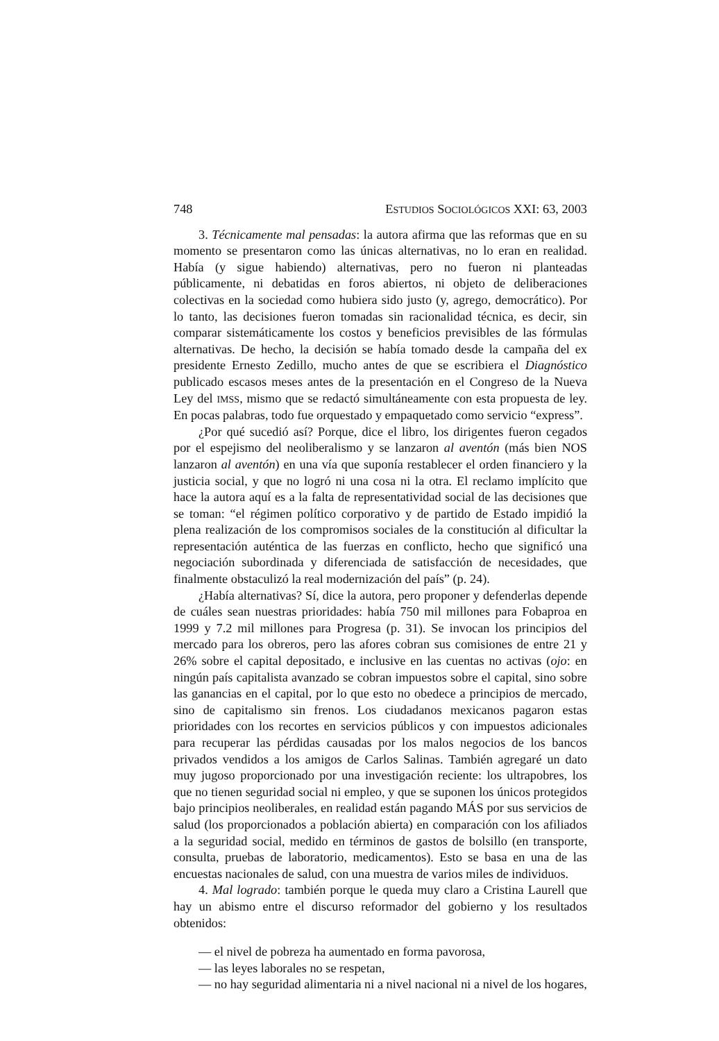748 ESTUDIOS SOCIOLÓGICOS XXI: 63, 2003
3. Técnicamente mal pensadas: la autora afirma que las reformas que en su momento se presentaron como las únicas alternativas, no lo eran en realidad. Había (y sigue habiendo) alternativas, pero no fueron ni planteadas públicamente, ni debatidas en foros abiertos, ni objeto de deliberaciones colectivas en la sociedad como hubiera sido justo (y, agrego, democrático). Por lo tanto, las decisiones fueron tomadas sin racionalidad técnica, es decir, sin comparar sistemáticamente los costos y beneficios previsibles de las fórmulas alternativas. De hecho, la decisión se había tomado desde la campaña del ex presidente Ernesto Zedillo, mucho antes de que se escribiera el Diagnóstico publicado escasos meses antes de la presentación en el Congreso de la Nueva Ley del IMSS, mismo que se redactó simultáneamente con esta propuesta de ley. En pocas palabras, todo fue orquestado y empaquetado como servicio “express”.
¿Por qué sucedió así? Porque, dice el libro, los dirigentes fueron cegados por el espejismo del neoliberalismo y se lanzaron al aventón (más bien NOS lanzaron al aventón) en una vía que suponía restablecer el orden financiero y la justicia social, y que no logró ni una cosa ni la otra. El reclamo implícito que hace la autora aquí es a la falta de representatividad social de las decisiones que se toman: “el régimen político corporativo y de partido de Estado impidió la plena realización de los compromisos sociales de la constitución al dificultar la representación auténtica de las fuerzas en conflicto, hecho que significó una negociación subordinada y diferenciada de satisfacción de necesidades, que finalmente obstaculizó la real modernización del país” (p. 24).
¿Había alternativas? Sí, dice la autora, pero proponer y defenderlas depende de cuáles sean nuestras prioridades: había 750 mil millones para Fobaproa en 1999 y 7.2 mil millones para Progresa (p. 31). Se invocan los principios del mercado para los obreros, pero las afores cobran sus comisiones de entre 21 y 26% sobre el capital depositado, e inclusive en las cuentas no activas (ojo: en ningún país capitalista avanzado se cobran impuestos sobre el capital, sino sobre las ganancias en el capital, por lo que esto no obedece a principios de mercado, sino de capitalismo sin frenos. Los ciudadanos mexicanos pagaron estas prioridades con los recortes en servicios públicos y con impuestos adicionales para recuperar las pérdidas causadas por los malos negocios de los bancos privados vendidos a los amigos de Carlos Salinas. También agregaré un dato muy jugoso proporcionado por una investigación reciente: los ultrapobres, los que no tienen seguridad social ni empleo, y que se suponen los únicos protegidos bajo principios neoliberales, en realidad están pagando MÁS por sus servicios de salud (los proporcionados a población abierta) en comparación con los afiliados a la seguridad social, medido en términos de gastos de bolsillo (en transporte, consulta, pruebas de laboratorio, medicamentos). Esto se basa en una de las encuestas nacionales de salud, con una muestra de varios miles de individuos.
4. Mal logrado: también porque le queda muy claro a Cristina Laurell que hay un abismo entre el discurso reformador del gobierno y los resultados obtenidos:
— el nivel de pobreza ha aumentado en forma pavorosa,
— las leyes laborales no se respetan,
— no hay seguridad alimentaria ni a nivel nacional ni a nivel de los hogares,